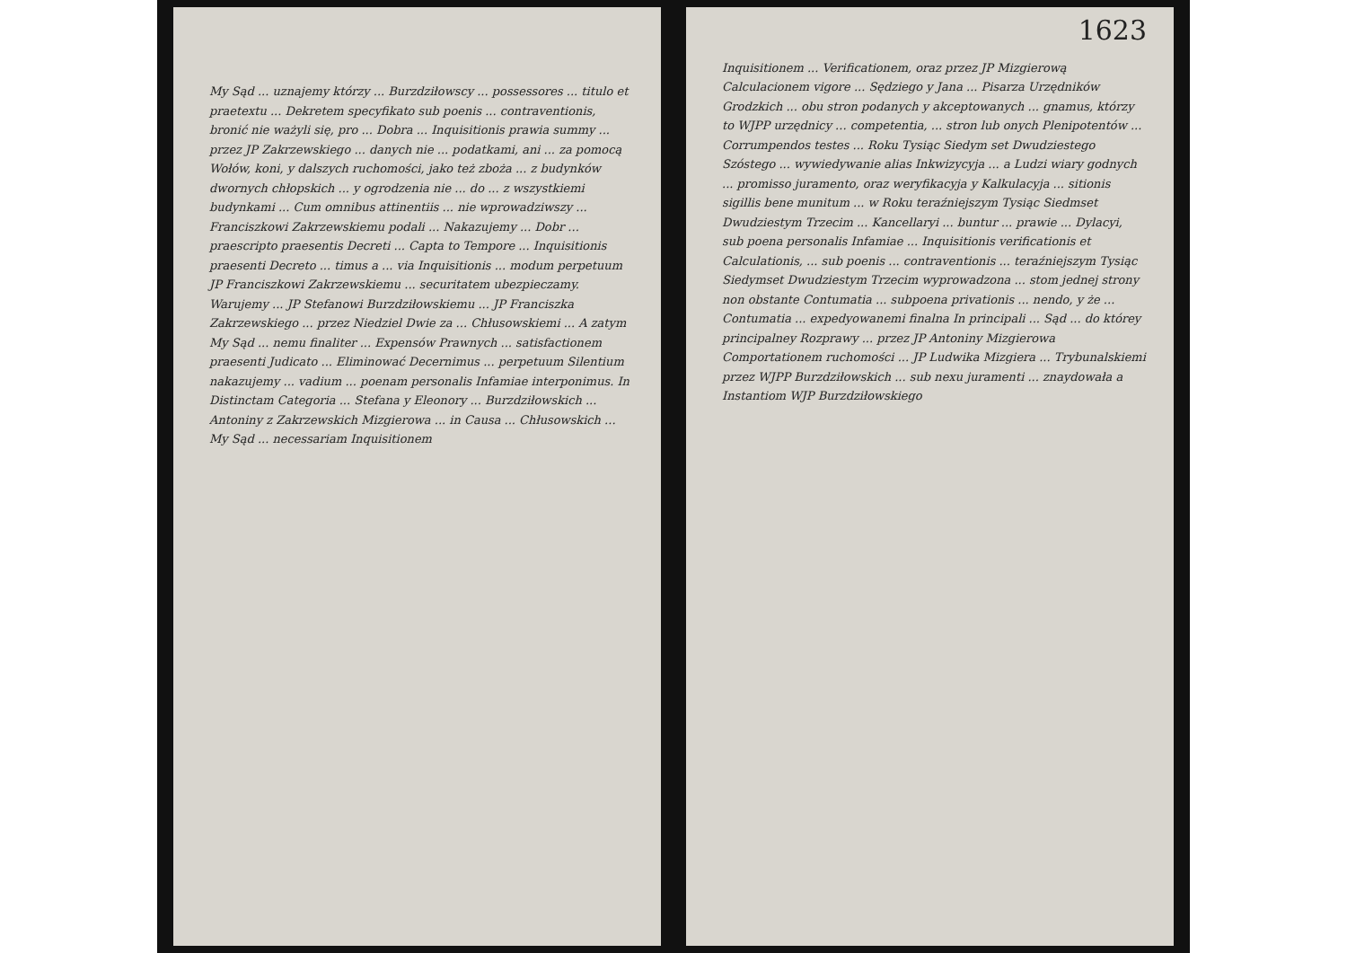My Sąd ... uznajemy którzy ... Burzdziłowscy ... possessores ... titulo et praetextu ... Dekretem specyfikato sub poenis ... contraventionis, bronić nie ważyli się, pro ... Dobra ... Inquisitionis prawia summy ... przez JP Zakrzewskiego ... danych nie ... podatkami, ani ... za pomocą Wołów, koni, y dalszych ruchomości, jako też zboża ... z budynków dwornych chłopskich ... y ogrodzenia nie ... do ... z wszystkiemi budynkami ... Cum omnibus attinentiis ... nie wprowadziwszy ... Franciszkowi Zakrzewskiemu podali ... Nakazujemy ... Dobr ... praescripto praesentis Decreti ... Capta to Tempore ... Inquisitionis praesenti Decreto ... timus a ... via Inquisitionis ... modum perpetuum JP Franciszkowi Zakrzewskiemu ... securitatem ubezpieczamy. Warujemy ... JP Stefanowi Burzdziłowskiemu ... JP Franciszka Zakrzewskiego ... przez Niedziel Dwie za ... Chłusowskiemi ... A zatym My Sąd ... nemu finaliter ... Expensów Prawnych ... satisfactionem praesenti Judicato ... Eliminować Decernimus ... perpetuum Silentium nakazujemy ... vadium ... poenam personalis Infamiae interponimus. In Distinctam Categoria ... Stefana y Eleonory ... Burzdziłowskich ... Antoniny z Zakrzewskich Mizgierowa ... in Causa ... Chłusowskich ... My Sąd ... necessariam Inquisitionem
1623
Inquisitionem ... Verificationem, oraz przez JP Mizgierową Calculacionem vigore ... Sędziego y Jana ... Pisarza Urzędników Grodzkich ... obu stron podanych y akceptowanych ... gnamus, którzy to WJPP urzędnicy ... competentia, ... stron lub onych Plenipotentów ... Corrumpendos testes ... Roku Tysiąc Siedym set Dwudziestego Szóstego ... wywiedywanie alias Inkwizycyja ... a Ludzi wiary godnych ... promisso juramento, oraz weryfikacyja y Kalkulacyja ... sitionis sigillis bene munitum ... w Roku teraźniejszym Tysiąc Siedmset Dwudziestym Trzecim ... Kancellaryi ... buntur ... prawie ... Dylacyi, sub poena personalis Infamiae ... Inquisitionis verificationis et Calculationis, ... sub poenis ... contraventionis ... teraźniejszym Tysiąc Siedymset Dwudziestym Trzecim wyprowadzona ... stom jednej strony non obstante Contumatia ... subpoena privationis ... nendo, y że ... Contumatia ... expedyowanemi finalna In principali ... Sąd ... do którey principalney Rozprawy ... przez JP Antoniny Mizgierowa Comportationem ruchomości ... JP Ludwika Mizgiera ... Trybunalskiemi przez WJPP Burzdziłowskich ... sub nexu juramenti ... znaydowała a Instantiom WJP Burzdziłowskiego